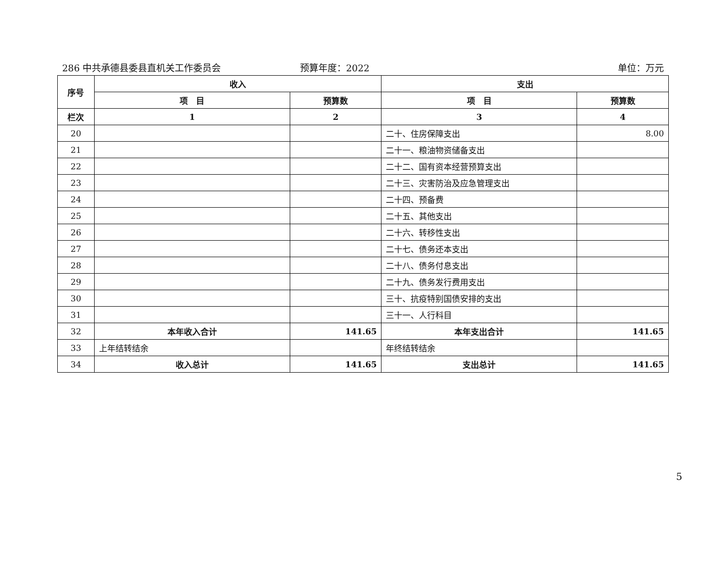286 中共承德县委县直机关工作委员会 预算年度：2022 单位：万元
| 序号 | 收入 | | 支出 | |
| --- | --- | --- | --- | --- |
| | 项 目 | 预算数 | 项 目 | 预算数 |
| 栏次 | 1 | 2 | 3 | 4 |
| 20 | | | 二十、住房保障支出 | 8.00 |
| 21 | | | 二十一、粮油物资储备支出 | |
| 22 | | | 二十二、国有资本经营预算支出 | |
| 23 | | | 二十三、灾害防治及应急管理支出 | |
| 24 | | | 二十四、预备费 | |
| 25 | | | 二十五、其他支出 | |
| 26 | | | 二十六、转移性支出 | |
| 27 | | | 二十七、债务还本支出 | |
| 28 | | | 二十八、债务付息支出 | |
| 29 | | | 二十九、债务发行费用支出 | |
| 30 | | | 三十、抗疫特别国债安排的支出 | |
| 31 | | | 三十一、人行科目 | |
| 32 | 本年收入合计 | 141.65 | 本年支出合计 | 141.65 |
| 33 | 上年结转结余 | | 年终结转结余 | |
| 34 | 收入总计 | 141.65 | 支出总计 | 141.65 |
5